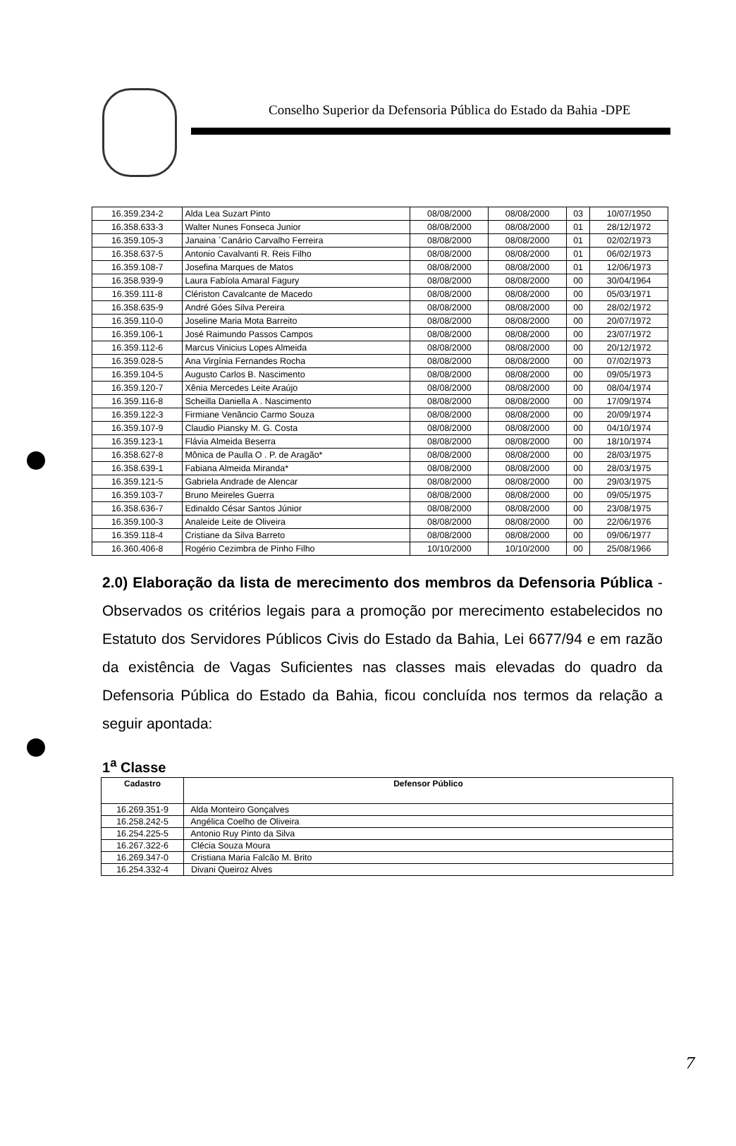Conselho Superior da Defensoria Pública do Estado da Bahia -DPE
| 16.359.234-2 | Alda Lea Suzart Pinto | 08/08/2000 | 08/08/2000 | 03 | 10/07/1950 |
| 16.358.633-3 | Walter Nunes Fonseca Junior | 08/08/2000 | 08/08/2000 | 01 | 28/12/1972 |
| 16.359.105-3 | Janaina ´Canário Carvalho Ferreira | 08/08/2000 | 08/08/2000 | 01 | 02/02/1973 |
| 16.358.637-5 | Antonio Cavalvanti R. Reis Filho | 08/08/2000 | 08/08/2000 | 01 | 06/02/1973 |
| 16.359.108-7 | Josefina Marques de Matos | 08/08/2000 | 08/08/2000 | 01 | 12/06/1973 |
| 16.358.939-9 | Laura Fabíola Amaral Fagury | 08/08/2000 | 08/08/2000 | 00 | 30/04/1964 |
| 16.359.111-8 | Clériston Cavalcante de Macedo | 08/08/2000 | 08/08/2000 | 00 | 05/03/1971 |
| 16.358.635-9 | André Góes Silva Pereira | 08/08/2000 | 08/08/2000 | 00 | 28/02/1972 |
| 16.359.110-0 | Joseline Maria Mota Barreito | 08/08/2000 | 08/08/2000 | 00 | 20/07/1972 |
| 16.359.106-1 | José Raimundo Passos Campos | 08/08/2000 | 08/08/2000 | 00 | 23/07/1972 |
| 16.359.112-6 | Marcus Vinicius Lopes Almeida | 08/08/2000 | 08/08/2000 | 00 | 20/12/1972 |
| 16.359.028-5 | Ana Virgínia Fernandes Rocha | 08/08/2000 | 08/08/2000 | 00 | 07/02/1973 |
| 16.359.104-5 | Augusto Carlos B. Nascimento | 08/08/2000 | 08/08/2000 | 00 | 09/05/1973 |
| 16.359.120-7 | Xênia Mercedes Leite Araújo | 08/08/2000 | 08/08/2000 | 00 | 08/04/1974 |
| 16.359.116-8 | Scheilla Daniella A . Nascimento | 08/08/2000 | 08/08/2000 | 00 | 17/09/1974 |
| 16.359.122-3 | Firmiane Venâncio Carmo Souza | 08/08/2000 | 08/08/2000 | 00 | 20/09/1974 |
| 16.359.107-9 | Claudio Piansky M. G. Costa | 08/08/2000 | 08/08/2000 | 00 | 04/10/1974 |
| 16.359.123-1 | Flávia Almeida Beserra | 08/08/2000 | 08/08/2000 | 00 | 18/10/1974 |
| 16.358.627-8 | Mônica de Paulla O . P. de Aragão* | 08/08/2000 | 08/08/2000 | 00 | 28/03/1975 |
| 16.358.639-1 | Fabiana Almeida Miranda* | 08/08/2000 | 08/08/2000 | 00 | 28/03/1975 |
| 16.359.121-5 | Gabriela Andrade de Alencar | 08/08/2000 | 08/08/2000 | 00 | 29/03/1975 |
| 16.359.103-7 | Bruno Meireles Guerra | 08/08/2000 | 08/08/2000 | 00 | 09/05/1975 |
| 16.358.636-7 | Edinaldo César Santos Júnior | 08/08/2000 | 08/08/2000 | 00 | 23/08/1975 |
| 16.359.100-3 | Analeide Leite de Oliveira | 08/08/2000 | 08/08/2000 | 00 | 22/06/1976 |
| 16.359.118-4 | Cristiane da Silva Barreto | 08/08/2000 | 08/08/2000 | 00 | 09/06/1977 |
| 16.360.406-8 | Rogério Cezimbra de Pinho Filho | 10/10/2000 | 10/10/2000 | 00 | 25/08/1966 |
2.0) Elaboração da lista de merecimento dos membros da Defensoria Pública - Observados os critérios legais para a promoção por merecimento estabelecidos no Estatuto dos Servidores Públicos Civis do Estado da Bahia, Lei 6677/94 e em razão da existência de Vagas Suficientes nas classes mais elevadas do quadro da Defensoria Pública do Estado da Bahia, ficou concluída nos termos da relação a seguir apontada:
1<sup>a</sup> Classe
| Cadastro | Defensor Público |
| --- | --- |
| 16.269.351-9 | Alda Monteiro Gonçalves |
| 16.258.242-5 | Angélica Coelho de Oliveira |
| 16.254.225-5 | Antonio Ruy Pinto da Silva |
| 16.267.322-6 | Clécia Souza Moura |
| 16.269.347-0 | Cristiana Maria Falcão M. Brito |
| 16.254.332-4 | Divani Queiroz Alves |
7